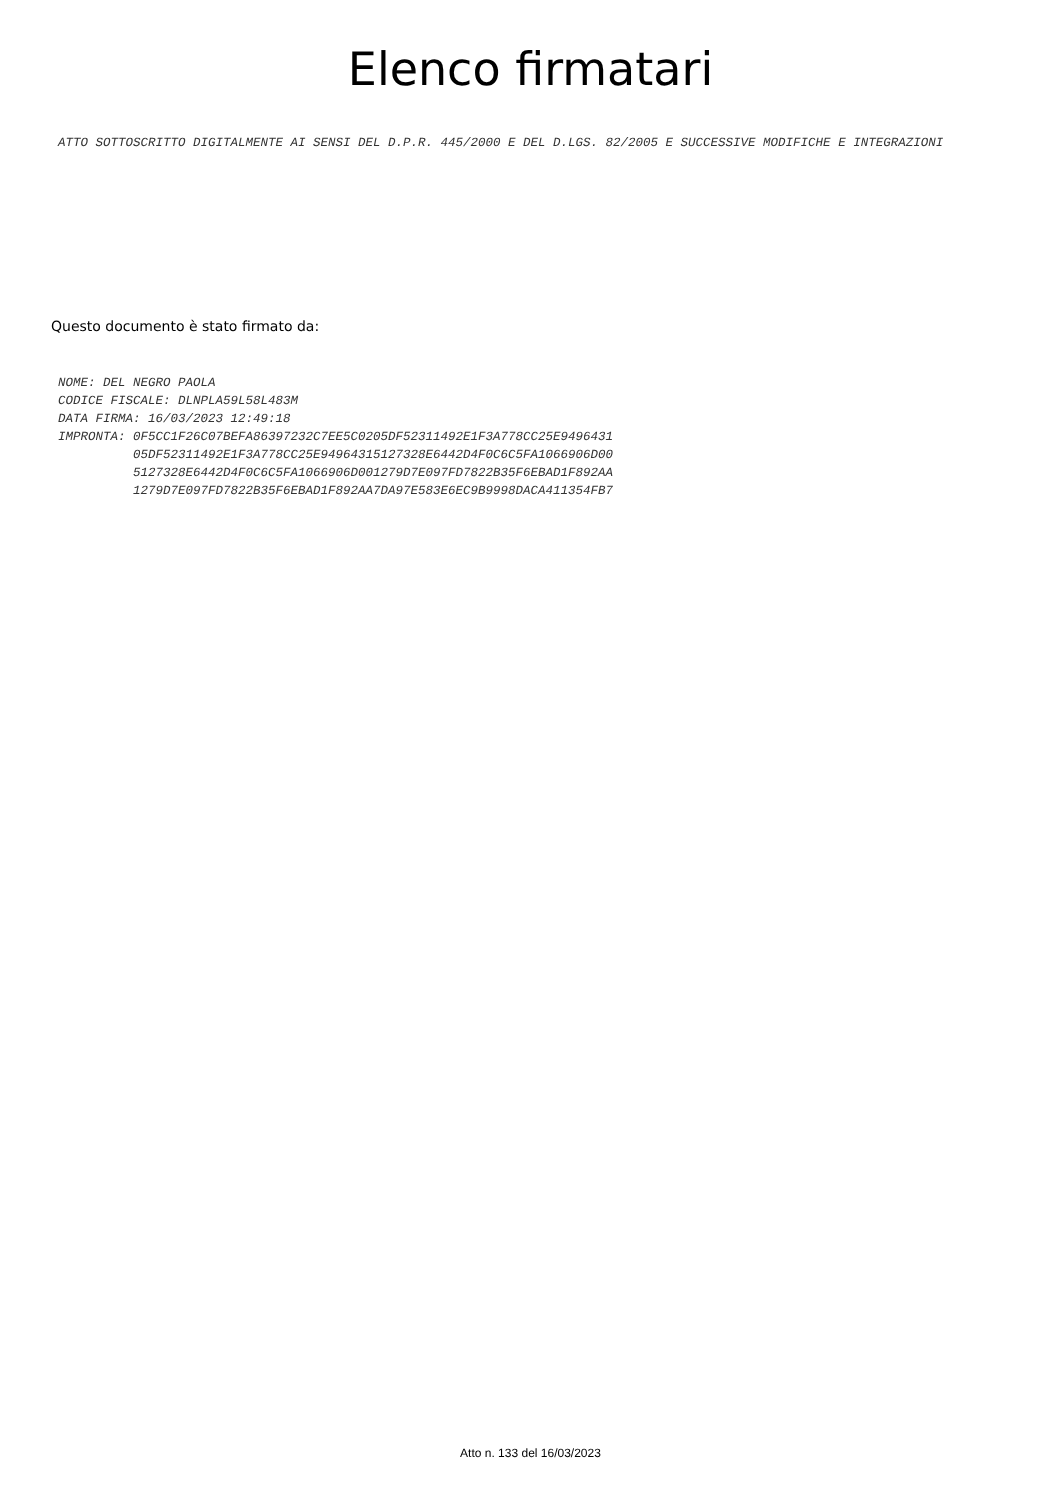Elenco firmatari
ATTO SOTTOSCRITTO DIGITALMENTE AI SENSI DEL D.P.R. 445/2000 E DEL D.LGS. 82/2005 E SUCCESSIVE MODIFICHE E INTEGRAZIONI
Questo documento è stato firmato da:
NOME: DEL NEGRO PAOLA
CODICE FISCALE: DLNPLA59L58L483M
DATA FIRMA: 16/03/2023 12:49:18
IMPRONTA: 0F5CC1F26C07BEFA86397232C7EE5C0205DF52311492E1F3A778CC25E9496431
          05DF52311492E1F3A778CC25E94964315127328E6442D4F0C6C5FA1066906D00
          5127328E6442D4F0C6C5FA1066906D001279D7E097FD7822B35F6EBAD1F892AA
          1279D7E097FD7822B35F6EBAD1F892AA7DA97E583E6EC9B9998DACA411354FB7
Atto n. 133 del 16/03/2023